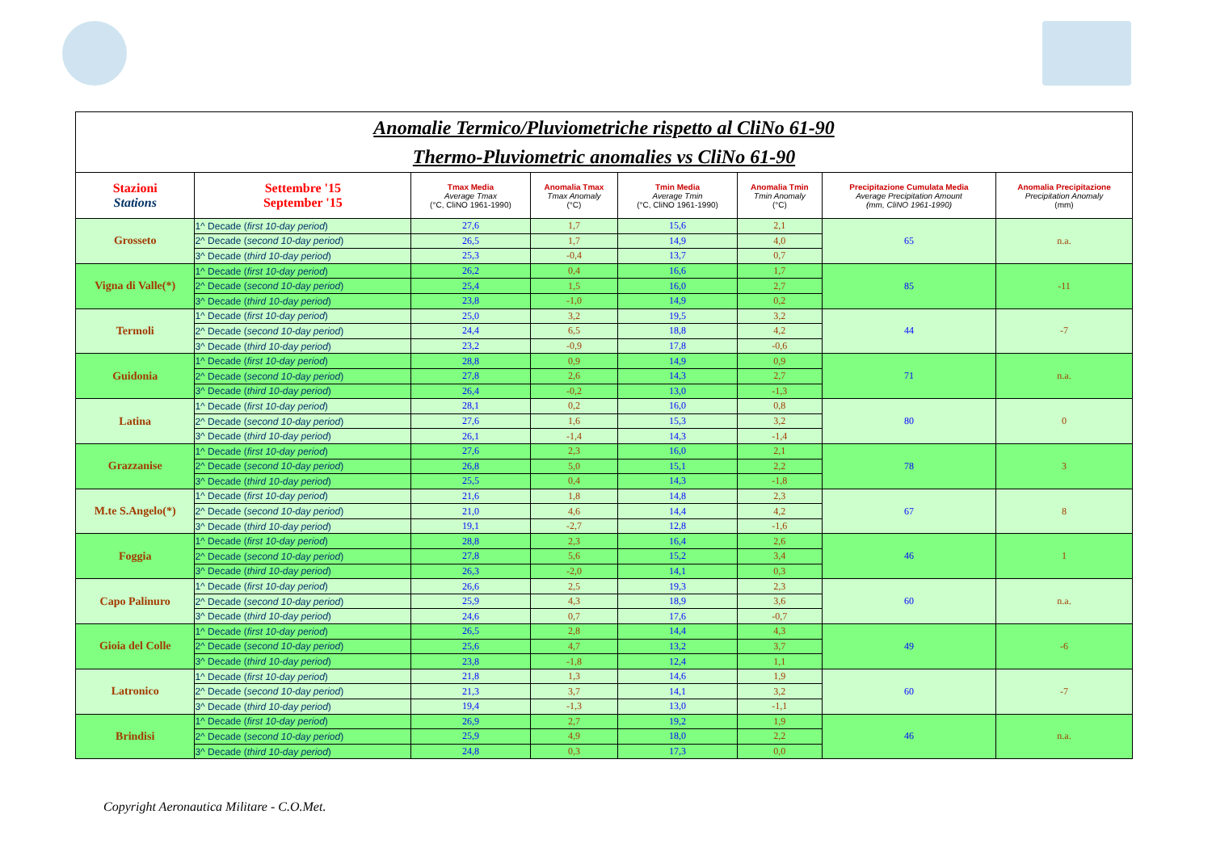| Anomalie Termico/Pluviometriche rispetto al CliNo 61-90 Thermo-Pluviometric anomalies vs CliNo 61-90 | | | | | | | |
| Stazioni Stations | Settembre '15 September '15 | Tmax Media Average Tmax (°C, CliNO 1961-1990) | Anomalia Tmax Tmax Anomaly (°C) | Tmin Media Average Tmin (°C, CliNO 1961-1990) | Anomalia Tmin Tmin Anomaly (°C) | Precipitazione Cumulata Media Average Precipitation Amount (mm, CliNO 1961-1990) | Anomalia Precipitazione Precipitation Anomaly (mm) |
| Grosseto | 1^ Decade ( first 10-day period ) | 27,6 | 1,7 | 15,6 | 2,1 | 65 | n.a. |
| | 2^ Decade ( second 10-day period ) | 26,5 | 1,7 | 14,9 | 4,0 | | |
| | 3^ Decade ( third 10-day period ) | 25,3 | -0,4 | 13,7 | 0,7 | | |
| Vigna di Valle(*) | 1^ Decade ( first 10-day period ) | 26,2 | 0,4 | 16,6 | 1,7 | 85 | -11 |
| | 2^ Decade ( second 10-day period ) | 25,4 | 1,5 | 16,0 | 2,7 | | |
| | 3^ Decade ( third 10-day period ) | 23,8 | -1,0 | 14,9 | 0,2 | | |
| Termoli | 1^ Decade ( first 10-day period ) | 25,0 | 3,2 | 19,5 | 3,2 | 44 | -7 |
| | 2^ Decade ( second 10-day period ) | 24,4 | 6,5 | 18,8 | 4,2 | | |
| | 3^ Decade ( third 10-day period ) | 23,2 | -0,9 | 17,8 | -0,6 | | |
| Guidonia | 1^ Decade ( first 10-day period ) | 28,8 | 0,9 | 14,9 | 0,9 | 71 | n.a. |
| | 2^ Decade ( second 10-day period ) | 27,8 | 2,6 | 14,3 | 2,7 | | |
| | 3^ Decade ( third 10-day period ) | 26,4 | -0,2 | 13,0 | -1,3 | | |
| Latina | 1^ Decade ( first 10-day period ) | 28,1 | 0,2 | 16,0 | 0,8 | 80 | 0 |
| | 2^ Decade ( second 10-day period ) | 27,6 | 1,6 | 15,3 | 3,2 | | |
| | 3^ Decade ( third 10-day period ) | 26,1 | -1,4 | 14,3 | -1,4 | | |
| Grazzanise | 1^ Decade ( first 10-day period ) | 27,6 | 2,3 | 16,0 | 2,1 | 78 | 3 |
| | 2^ Decade ( second 10-day period ) | 26,8 | 5,0 | 15,1 | 2,2 | | |
| | 3^ Decade ( third 10-day period ) | 25,5 | 0,4 | 14,3 | -1,8 | | |
| M.te S.Angelo(*) | 1^ Decade ( first 10-day period ) | 21,6 | 1,8 | 14,8 | 2,3 | 67 | 8 |
| | 2^ Decade ( second 10-day period ) | 21,0 | 4,6 | 14,4 | 4,2 | | |
| | 3^ Decade ( third 10-day period ) | 19,1 | -2,7 | 12,8 | -1,6 | | |
| Foggia | 1^ Decade ( first 10-day period ) | 28,8 | 2,3 | 16,4 | 2,6 | 46 | 1 |
| | 2^ Decade ( second 10-day period ) | 27,8 | 5,6 | 15,2 | 3,4 | | |
| | 3^ Decade ( third 10-day period ) | 26,3 | -2,0 | 14,1 | 0,3 | | |
| Capo Palinuro | 1^ Decade ( first 10-day period ) | 26,6 | 2,5 | 19,3 | 2,3 | 60 | n.a. |
| | 2^ Decade ( second 10-day period ) | 25,9 | 4,3 | 18,9 | 3,6 | | |
| | 3^ Decade ( third 10-day period ) | 24,6 | 0,7 | 17,6 | -0,7 | | |
| Gioia del Colle | 1^ Decade ( first 10-day period ) | 26,5 | 2,8 | 14,4 | 4,3 | 49 | -6 |
| | 2^ Decade ( second 10-day period ) | 25,6 | 4,7 | 13,2 | 3,7 | | |
| | 3^ Decade ( third 10-day period ) | 23,8 | -1,8 | 12,4 | 1,1 | | |
| Latronico | 1^ Decade ( first 10-day period ) | 21,8 | 1,3 | 14,6 | 1,9 | 60 | -7 |
| | 2^ Decade ( second 10-day period ) | 21,3 | 3,7 | 14,1 | 3,2 | | |
| | 3^ Decade ( third 10-day period ) | 19,4 | -1,3 | 13,0 | -1,1 | | |
| Brindisi | 1^ Decade ( first 10-day period ) | 26,9 | 2,7 | 19,2 | 1,9 | 46 | n.a. |
| | 2^ Decade ( second 10-day period ) | 25,9 | 4,9 | 18,0 | 2,2 | | |
| | 3^ Decade ( third 10-day period ) | 24,8 | 0,3 | 17,3 | 0,0 | | |
Copyright Aeronautica Militare - C.O.Met.